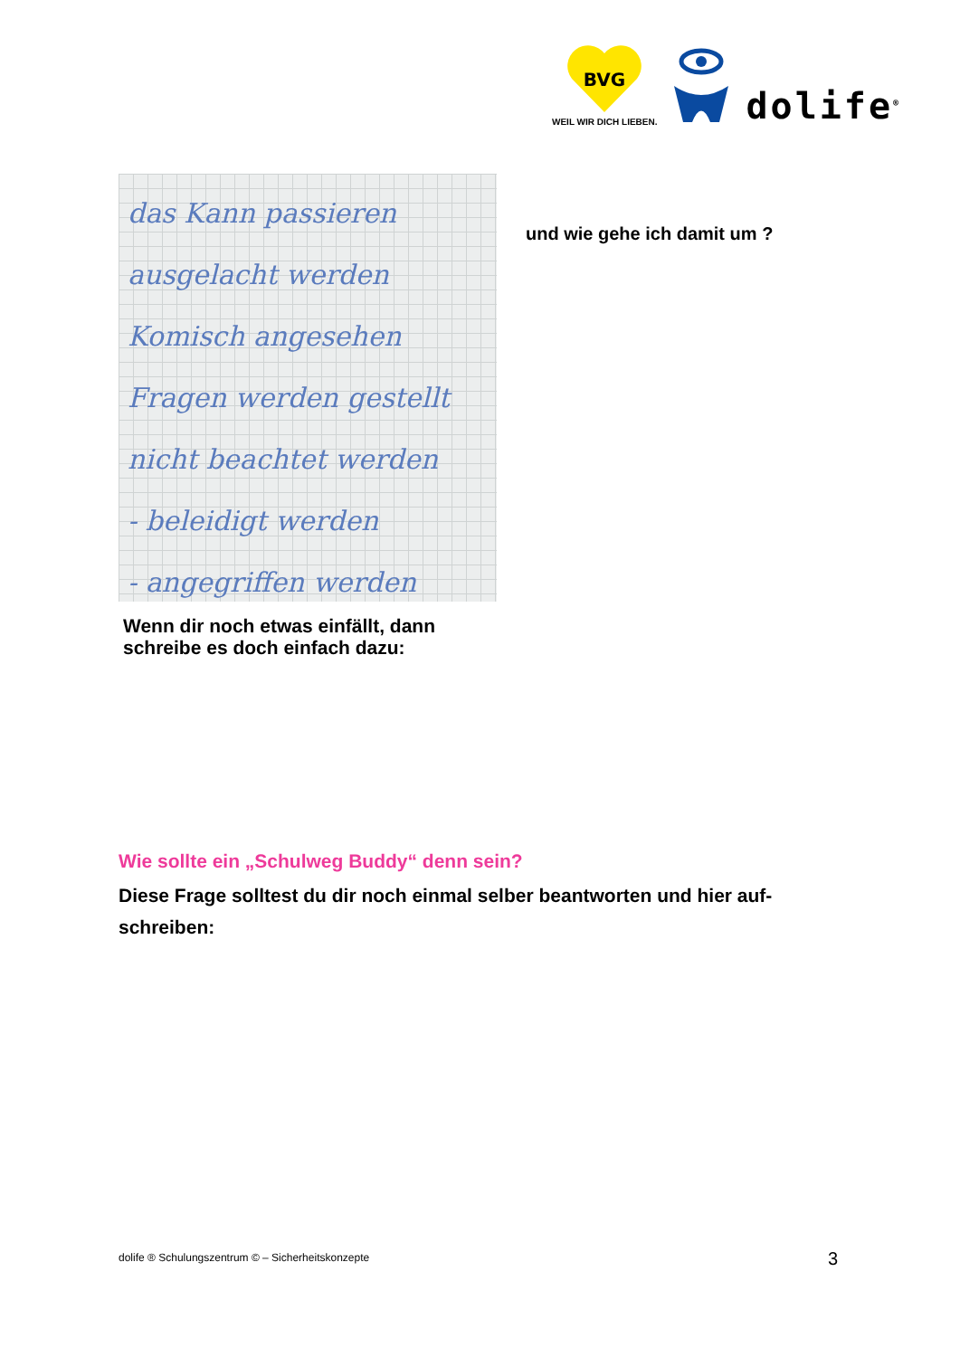BVG
WEIL WIR DICH LIEBEN.
dolife<sup>®</sup>
das Kann passieren
ausgelacht werden
Komisch angesehen
Fragen werden gestellt
nicht beachtet werden
- beleidigt werden
- angegriffen werden
und wie gehe ich damit um ?
Wenn dir noch etwas einfällt, dann
schreibe es doch einfach dazu:
Wie sollte ein „Schulweg Buddy“ denn sein?
Diese Frage solltest du dir noch einmal selber beantworten und hier auf-schreiben:
dolife ® Schulungszentrum © – Sicherheitskonzepte
3